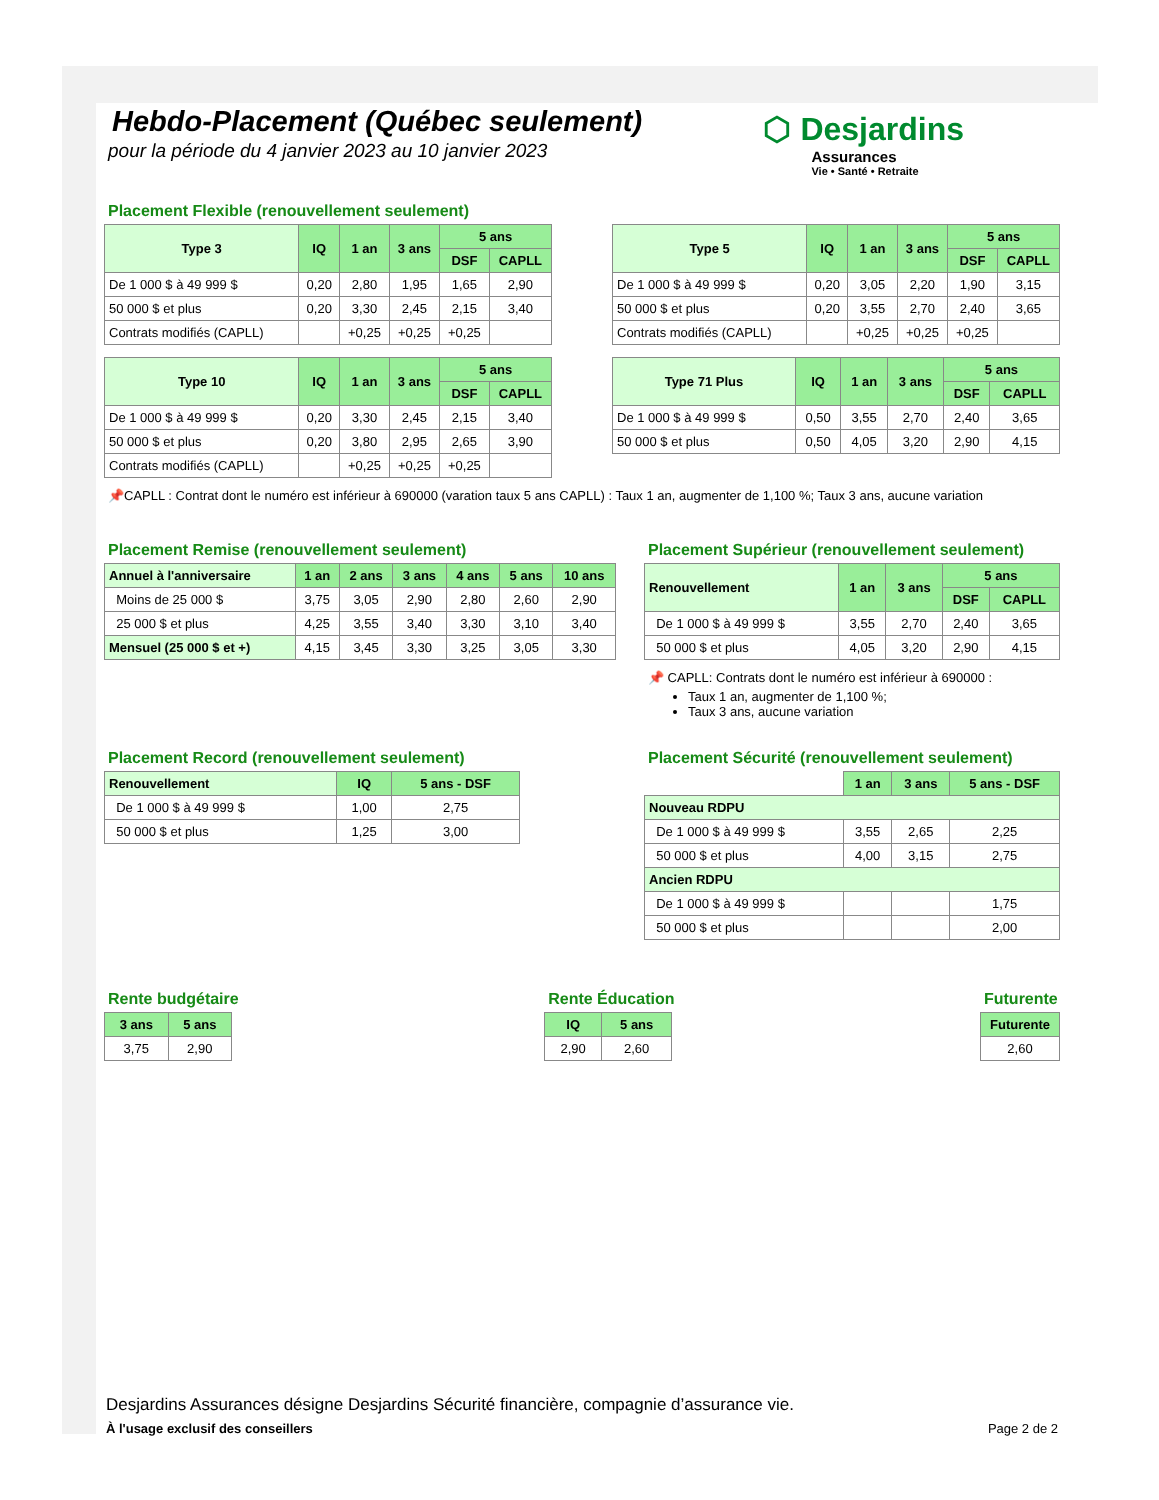Hebdo-Placement (Québec seulement)
pour la période du 4 janvier 2023 au 10 janvier 2023
⬡ Desjardins
Assurances
Vie • Santé • Retraite
Placement Flexible (renouvellement seulement)
| Type 3 | IQ | 1 an | 3 ans | 5 ans | |
| --- | --- | --- | --- | --- | --- |
| | | | | DSF | CAPLL |
| De 1 000 $ à 49 999 $ | 0,20 | 2,80 | 1,95 | 1,65 | 2,90 |
| 50 000 $ et plus | 0,20 | 3,30 | 2,45 | 2,15 | 3,40 |
| Contrats modifiés (CAPLL) | | +0,25 | +0,25 | +0,25 | |
| Type 5 | IQ | 1 an | 3 ans | 5 ans | |
| --- | --- | --- | --- | --- | --- |
| | | | | DSF | CAPLL |
| De 1 000 $ à 49 999 $ | 0,20 | 3,05 | 2,20 | 1,90 | 3,15 |
| 50 000 $ et plus | 0,20 | 3,55 | 2,70 | 2,40 | 3,65 |
| Contrats modifiés (CAPLL) | | +0,25 | +0,25 | +0,25 | |
| Type 10 | IQ | 1 an | 3 ans | 5 ans | |
| --- | --- | --- | --- | --- | --- |
| | | | | DSF | CAPLL |
| De 1 000 $ à 49 999 $ | 0,20 | 3,30 | 2,45 | 2,15 | 3,40 |
| 50 000 $ et plus | 0,20 | 3,80 | 2,95 | 2,65 | 3,90 |
| Contrats modifiés (CAPLL) | | +0,25 | +0,25 | +0,25 | |
| Type 71 Plus | IQ | 1 an | 3 ans | 5 ans | |
| --- | --- | --- | --- | --- | --- |
| | | | | DSF | CAPLL |
| De 1 000 $ à 49 999 $ | 0,50 | 3,55 | 2,70 | 2,40 | 3,65 |
| 50 000 $ et plus | 0,50 | 4,05 | 3,20 | 2,90 | 4,15 |
📌CAPLL : Contrat dont le numéro est inférieur à 690000 (varation taux 5 ans CAPLL) : Taux 1 an, augmenter de 1,100 %; Taux 3 ans, aucune variation
Placement Remise (renouvellement seulement)
| Annuel à l'anniversaire | 1 an | 2 ans | 3 ans | 4 ans | 5 ans | 10 ans |
| --- | --- | --- | --- | --- | --- | --- |
| Moins de 25 000 $ | 3,75 | 3,05 | 2,90 | 2,80 | 2,60 | 2,90 |
| 25 000 $ et plus | 4,25 | 3,55 | 3,40 | 3,30 | 3,10 | 3,40 |
| Mensuel (25 000 $ et +) | 4,15 | 3,45 | 3,30 | 3,25 | 3,05 | 3,30 |
Placement Supérieur (renouvellement seulement)
| Renouvellement | 1 an | 3 ans | 5 ans | |
| --- | --- | --- | --- | --- |
| | | | DSF | CAPLL |
| De 1 000 $ à 49 999 $ | 3,55 | 2,70 | 2,40 | 3,65 |
| 50 000 $ et plus | 4,05 | 3,20 | 2,90 | 4,15 |
📌 CAPLL: Contrats dont le numéro est inférieur à 690000 :
Taux 1 an, augmenter de 1,100 %;
Taux 3 ans, aucune variation
Placement Record (renouvellement seulement)
| Renouvellement | IQ | 5 ans - DSF |
| --- | --- | --- |
| De 1 000 $ à 49 999 $ | 1,00 | 2,75 |
| 50 000 $ et plus | 1,25 | 3,00 |
Placement Sécurité (renouvellement seulement)
| | 1 an | 3 ans | 5 ans - DSF |
| Nouveau RDPU | | | |
| De 1 000 $ à 49 999 $ | 3,55 | 2,65 | 2,25 |
| 50 000 $ et plus | 4,00 | 3,15 | 2,75 |
| Ancien RDPU | | | |
| De 1 000 $ à 49 999 $ | | | 1,75 |
| 50 000 $ et plus | | | 2,00 |
Rente budgétaire
| 3 ans | 5 ans |
| --- | --- |
| 3,75 | 2,90 |
Rente Éducation
| IQ | 5 ans |
| --- | --- |
| 2,90 | 2,60 |
Futurente
| Futurente |
| --- |
| 2,60 |
Desjardins Assurances désigne Desjardins Sécurité financière, compagnie d’assurance vie.
À l'usage exclusif des conseillers Page 2 de 2